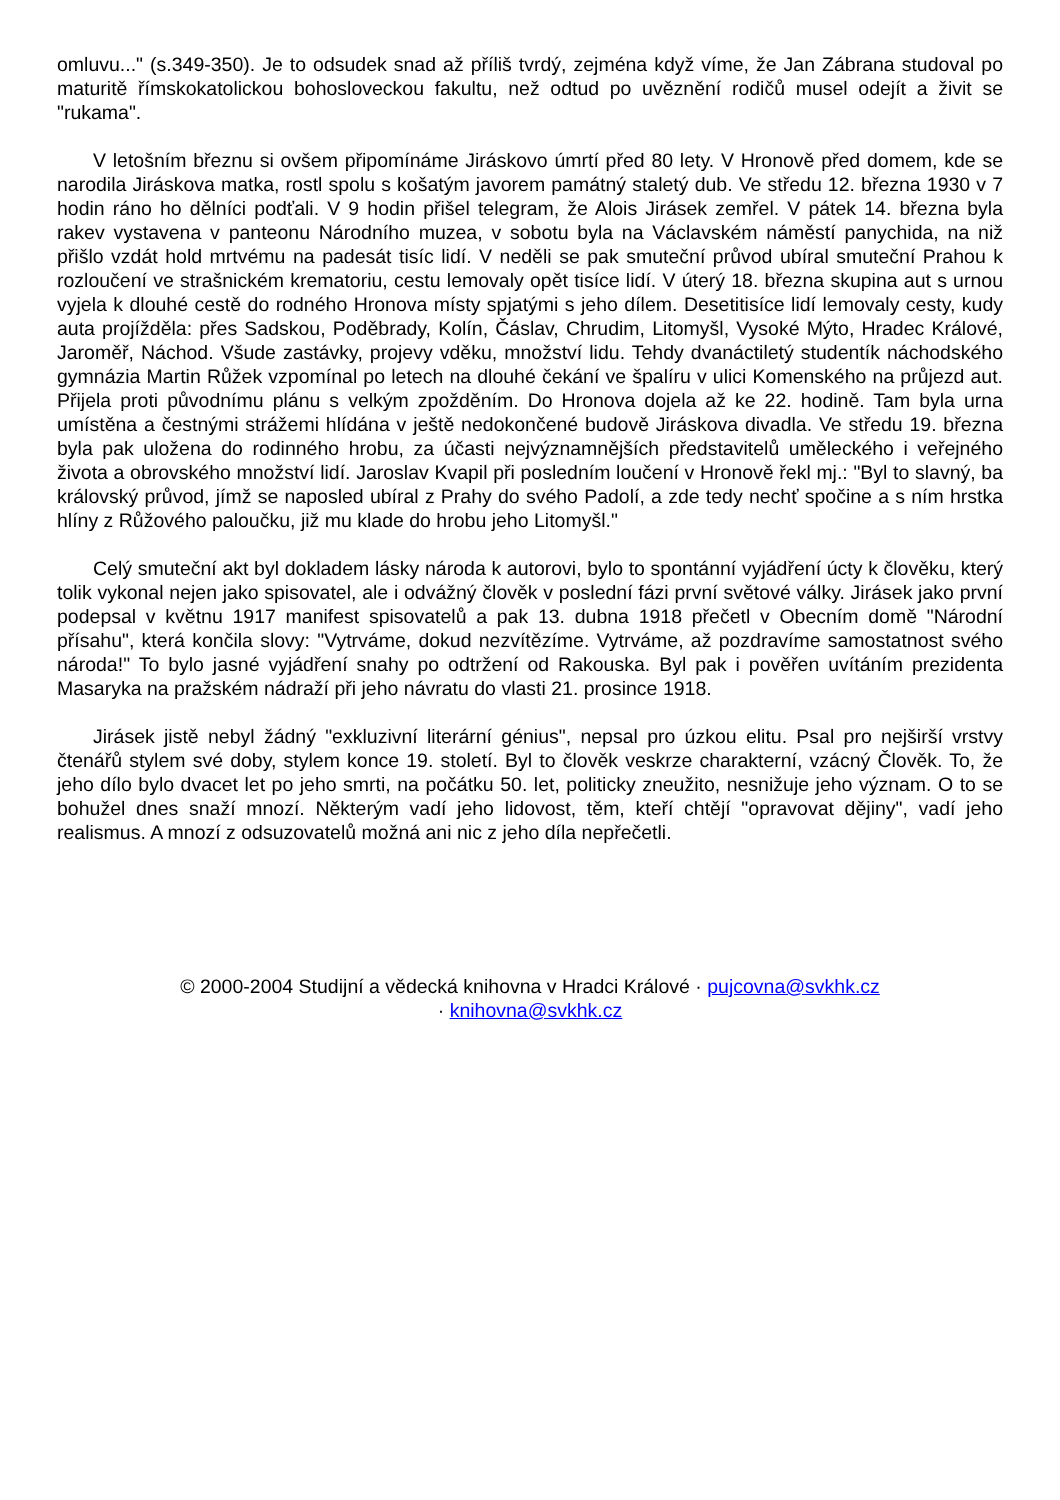omluvu..." (s.349-350). Je to odsudek snad až příliš tvrdý, zejména když víme, že Jan Zábrana studoval po maturitě římskokatolickou bohosloveckou fakultu, než odtud po uvěznění rodičů musel odejít a živit se "rukama".
V letošním březnu si ovšem připomínáme Jiráskovo úmrtí před 80 lety. V Hronově před domem, kde se narodila Jiráskova matka, rostl spolu s košatým javorem památný staletý dub. Ve středu 12. března 1930 v 7 hodin ráno ho dělníci podťali. V 9 hodin přišel telegram, že Alois Jirásek zemřel. V pátek 14. března byla rakev vystavena v panteonu Národního muzea, v sobotu byla na Václavském náměstí panychida, na niž přišlo vzdát hold mrtvému na padesát tisíc lidí. V neděli se pak smuteční průvod ubíral smuteční Prahou k rozloučení ve strašnickém krematoriu, cestu lemovaly opět tisíce lidí. V úterý 18. března skupina aut s urnou vyjela k dlouhé cestě do rodného Hronova místy spjatými s jeho dílem. Desetitisíce lidí lemovaly cesty, kudy auta projížděla: přes Sadskou, Poděbrady, Kolín, Čáslav, Chrudim, Litomyšl, Vysoké Mýto, Hradec Králové, Jaroměř, Náchod. Všude zastávky, projevy vděku, množství lidu. Tehdy dvanáctiletý studentík náchodského gymnázia Martin Růžek vzpomínal po letech na dlouhé čekání ve špalíru v ulici Komenského na průjezd aut. Přijela proti původnímu plánu s velkým zpožděním. Do Hronova dojela až ke 22. hodině. Tam byla urna umístěna a čestnými strážemi hlídána v ještě nedokončené budově Jiráskova divadla. Ve středu 19. března byla pak uložena do rodinného hrobu, za účasti nejvýznamnějších představitelů uměleckého i veřejného života a obrovského množství lidí. Jaroslav Kvapil při posledním loučení v Hronově řekl mj.: "Byl to slavný, ba královský průvod, jímž se naposled ubíral z Prahy do svého Padolí, a zde tedy nechť spočine a s ním hrstka hlíny z Růžového paloučku, již mu klade do hrobu jeho Litomyšl."
Celý smuteční akt byl dokladem lásky národa k autorovi, bylo to spontánní vyjádření úcty k člověku, který tolik vykonal nejen jako spisovatel, ale i odvážný člověk v poslední fázi první světové války. Jirásek jako první podepsal v květnu 1917 manifest spisovatelů a pak 13. dubna 1918 přečetl v Obecním domě "Národní přísahu", která končila slovy: "Vytrváme, dokud nezvítězíme. Vytrváme, až pozdravíme samostatnost svého národa!" To bylo jasné vyjádření snahy po odtržení od Rakouska. Byl pak i pověřen uvítáním prezidenta Masaryka na pražském nádraží při jeho návratu do vlasti 21. prosince 1918.
Jirásek jistě nebyl žádný "exkluzivní literární génius", nepsal pro úzkou elitu. Psal pro nejširší vrstvy čtenářů stylem své doby, stylem konce 19. století. Byl to člověk veskrze charakterní, vzácný Člověk. To, že jeho dílo bylo dvacet let po jeho smrti, na počátku 50. let, politicky zneužito, nesnižuje jeho význam. O to se bohužel dnes snaží mnozí. Některým vadí jeho lidovost, těm, kteří chtějí "opravovat dějiny", vadí jeho realismus. A mnozí z odsuzovatelů možná ani nic z jeho díla nepřečetli.
© 2000-2004 Studijní a vědecká knihovna v Hradci Králové · pujcovna@svkhk.cz
· knihovna@svkhk.cz